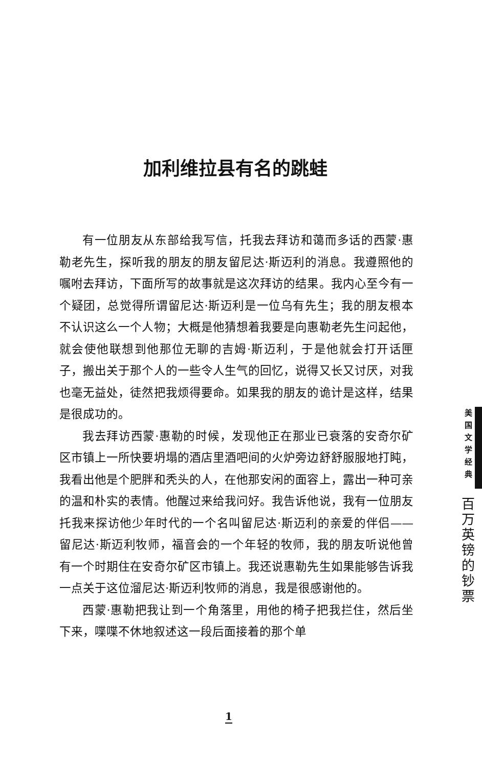加利维拉县有名的跳蛙
有一位朋友从东部给我写信，托我去拜访和蔼而多话的西蒙·惠勒老先生，探听我的朋友的朋友留尼达·斯迈利的消息。我遵照他的嘱咐去拜访，下面所写的故事就是这次拜访的结果。我内心至今有一个疑团，总觉得所谓留尼达·斯迈利是一位乌有先生；我的朋友根本不认识这么一个人物；大概是他猜想着我要是向惠勒老先生问起他，就会使他联想到他那位无聊的吉姆·斯迈利，于是他就会打开话匣子，搬出关于那个人的一些令人生气的回忆，说得又长又讨厌，对我也毫无益处，徒然把我烦得要命。如果我的朋友的诡计是这样，结果是很成功的。
我去拜访西蒙·惠勒的时候，发现他正在那业已衰落的安奇尔矿区市镇上一所快要坍塌的酒店里酒吧间的火炉旁边舒舒服服地打盹，我看出他是个肥胖和秃头的人，在他那安闲的面容上，露出一种可亲的温和朴实的表情。他醒过来给我问好。我告诉他说，我有一位朋友托我来探访他少年时代的一个名叫留尼达·斯迈利的亲爱的伴侣——留尼达·斯迈利牧师，福音会的一个年轻的牧师，我的朋友听说他曾有一个时期住在安奇尔矿区市镇上。我还说惠勒先生如果能够告诉我一点关于这位溜尼达·斯迈利牧师的消息，我是很感谢他的。
西蒙·惠勒把我让到一个角落里，用他的椅子把我拦住，然后坐下来，喋喋不休地叙述这一段后面接着的那个单
美
国
文
学
经
典
百
万
英
镑
的
钞
票
1